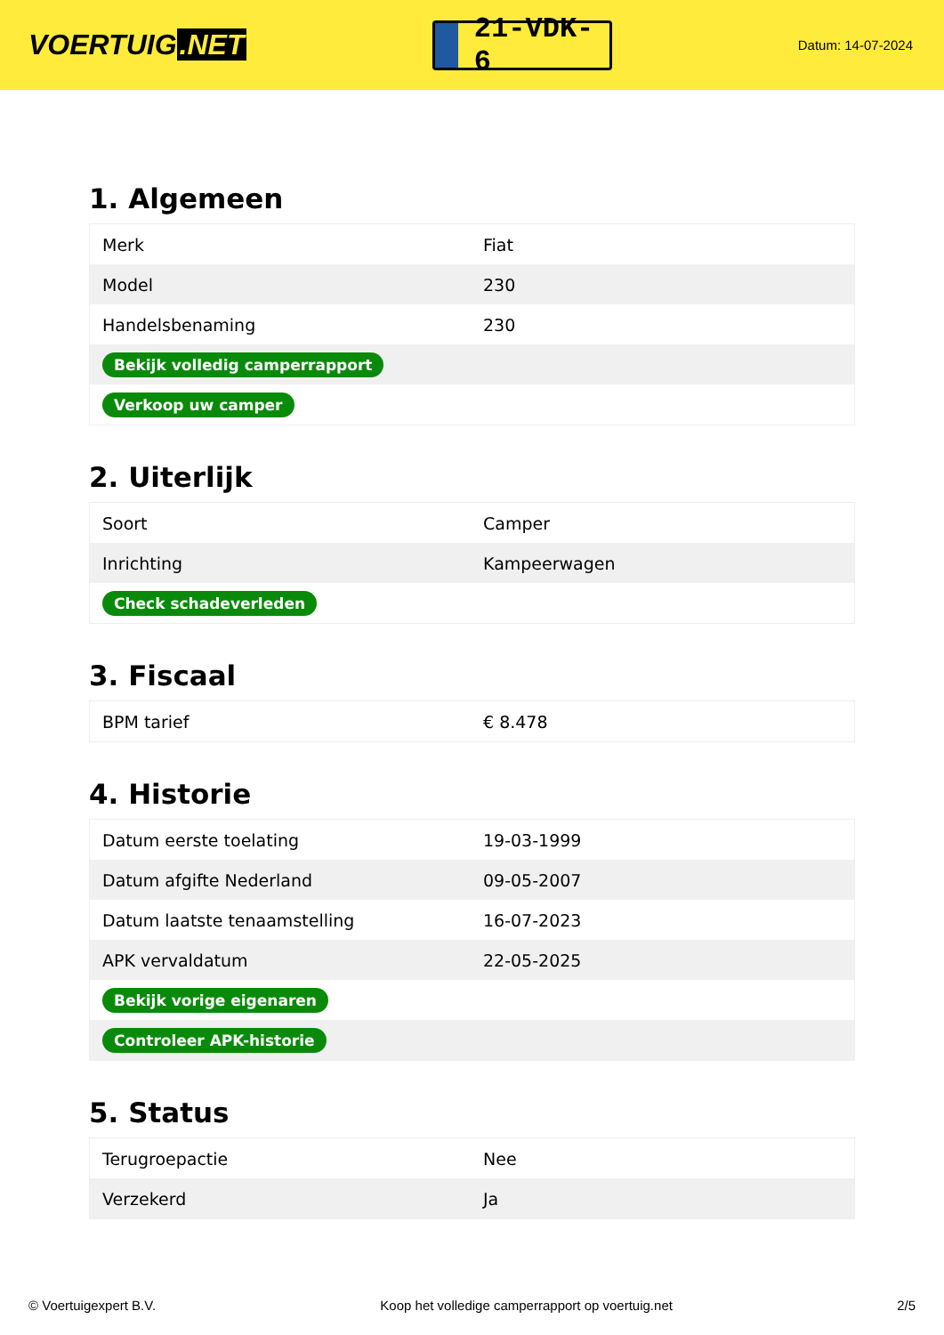VOERTUIG.NET
21-VDK-6
Datum: 14-07-2024
1. Algemeen
| Merk | Fiat |
| Model | 230 |
| Handelsbenaming | 230 |
| Bekijk volledig camperrapport | |
| Verkoop uw camper | |
2. Uiterlijk
| Soort | Camper |
| Inrichting | Kampeerwagen |
| Check schadeverleden | |
3. Fiscaal
| BPM tarief | € 8.478 |
4. Historie
| Datum eerste toelating | 19-03-1999 |
| Datum afgifte Nederland | 09-05-2007 |
| Datum laatste tenaamstelling | 16-07-2023 |
| APK vervaldatum | 22-05-2025 |
| Bekijk vorige eigenaren | |
| Controleer APK-historie | |
5. Status
| Terugroepactie | Nee |
| Verzekerd | Ja |
© Voertuigexpert B.V. Koop het volledige camperrapport op voertuig.net 2/5